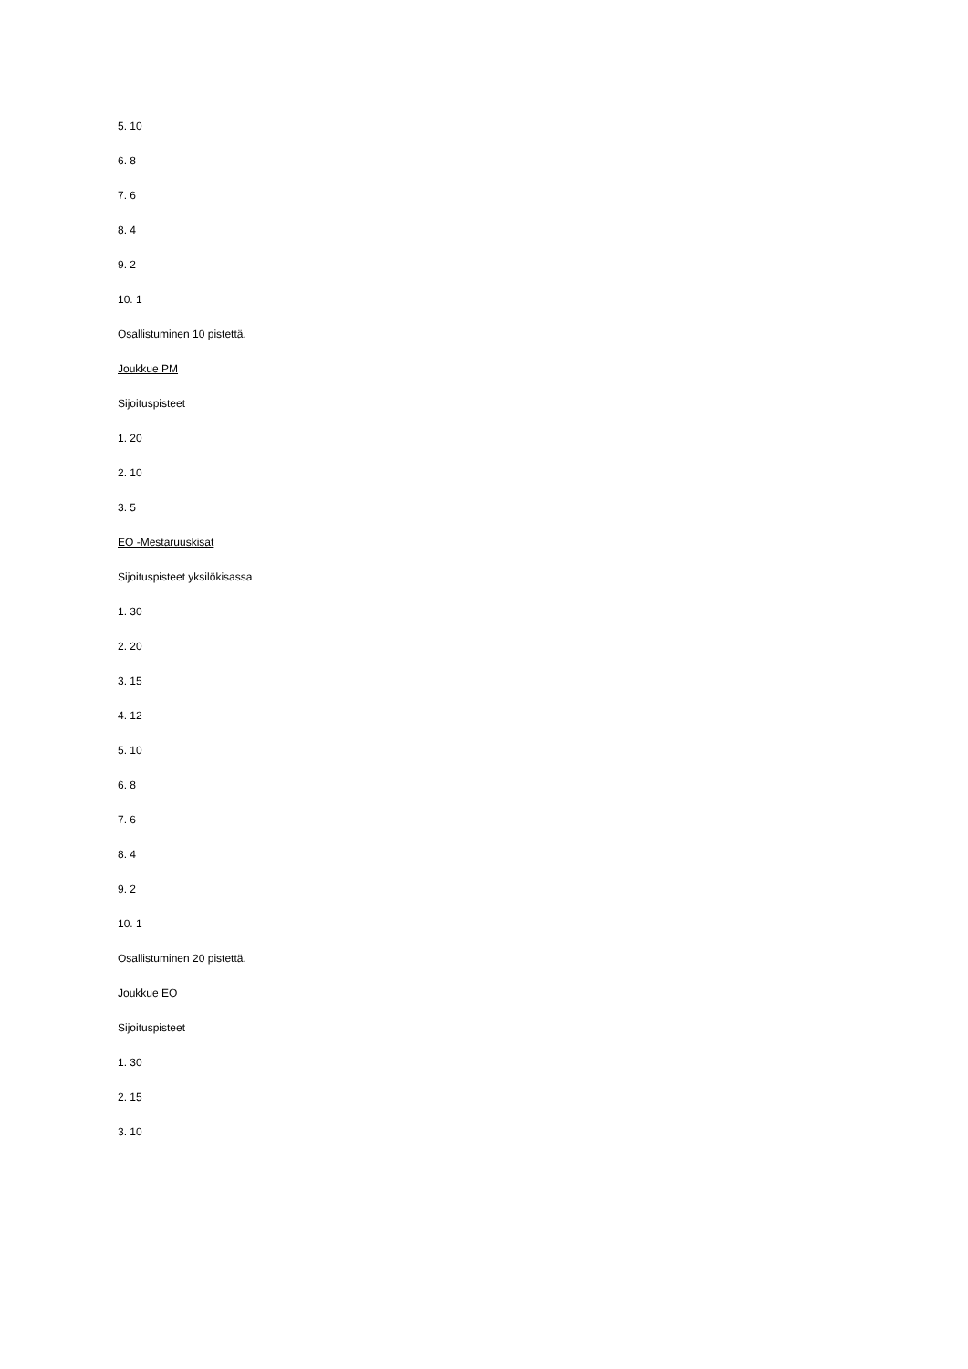5. 10
6. 8
7. 6
8. 4
9. 2
10. 1
Osallistuminen 10 pistettä.
Joukkue PM
Sijoituspisteet
1. 20
2. 10
3. 5
EO -Mestaruuskisat
Sijoituspisteet yksilökisassa
1. 30
2. 20
3. 15
4. 12
5. 10
6. 8
7. 6
8. 4
9. 2
10. 1
Osallistuminen 20 pistettä.
Joukkue EO
Sijoituspisteet
1. 30
2. 15
3. 10